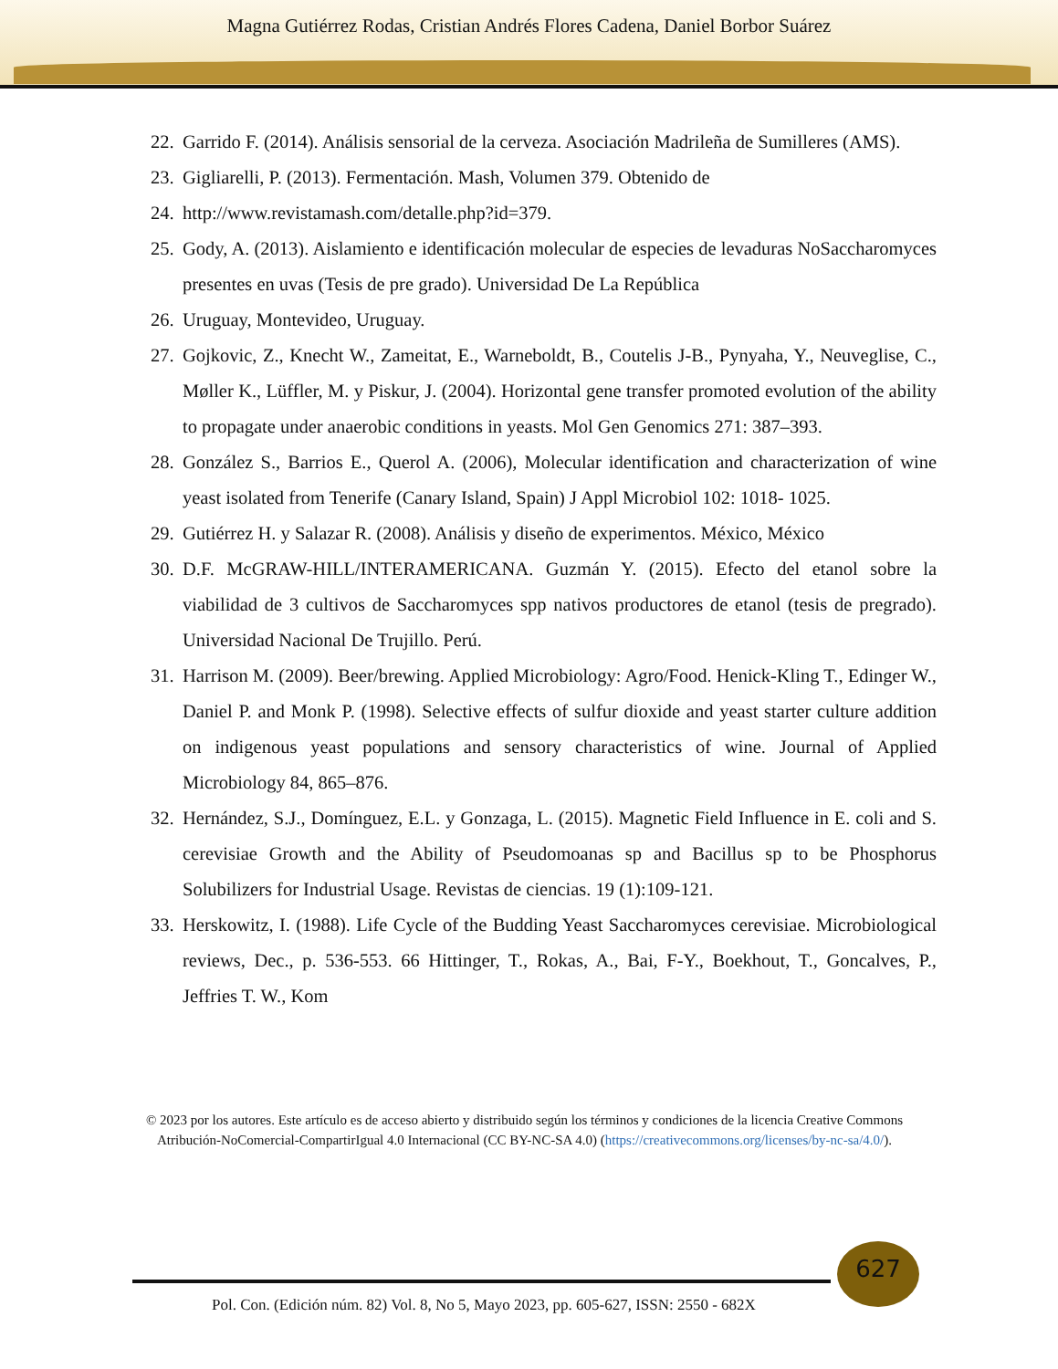Magna Gutiérrez Rodas, Cristian Andrés Flores Cadena, Daniel Borbor Suárez
22. Garrido F. (2014). Análisis sensorial de la cerveza. Asociación Madrileña de Sumilleres (AMS).
23. Gigliarelli, P. (2013). Fermentación. Mash, Volumen 379. Obtenido de
24. http://www.revistamash.com/detalle.php?id=379.
25. Gody, A. (2013). Aislamiento e identificación molecular de especies de levaduras NoSaccharomyces presentes en uvas (Tesis de pre grado). Universidad De La República
26. Uruguay, Montevideo, Uruguay.
27. Gojkovic, Z., Knecht W., Zameitat, E., Warneboldt, B., Coutelis J-B., Pynyaha, Y., Neuveglise, C., Møller K., Lüffler, M. y Piskur, J. (2004). Horizontal gene transfer promoted evolution of the ability to propagate under anaerobic conditions in yeasts. Mol Gen Genomics 271: 387–393.
28. González S., Barrios E., Querol A. (2006), Molecular identification and characterization of wine yeast isolated from Tenerife (Canary Island, Spain) J Appl Microbiol 102: 1018- 1025.
29. Gutiérrez H. y Salazar R. (2008). Análisis y diseño de experimentos. México, México
30. D.F. McGRAW-HILL/INTERAMERICANA. Guzmán Y. (2015). Efecto del etanol sobre la viabilidad de 3 cultivos de Saccharomyces spp nativos productores de etanol (tesis de pregrado). Universidad Nacional De Trujillo. Perú.
31. Harrison M. (2009). Beer/brewing. Applied Microbiology: Agro/Food. Henick-Kling T., Edinger W., Daniel P. and Monk P. (1998). Selective effects of sulfur dioxide and yeast starter culture addition on indigenous yeast populations and sensory characteristics of wine. Journal of Applied Microbiology 84, 865–876.
32. Hernández, S.J., Domínguez, E.L. y Gonzaga, L. (2015). Magnetic Field Influence in E. coli and S. cerevisiae Growth and the Ability of Pseudomoanas sp and Bacillus sp to be Phosphorus Solubilizers for Industrial Usage. Revistas de ciencias. 19 (1):109-121.
33. Herskowitz, I. (1988). Life Cycle of the Budding Yeast Saccharomyces cerevisiae. Microbiological reviews, Dec., p. 536-553. 66 Hittinger, T., Rokas, A., Bai, F-Y., Boekhout, T., Goncalves, P., Jeffries T. W., Kom
© 2023 por los autores. Este artículo es de acceso abierto y distribuido según los términos y condiciones de la licencia Creative Commons Atribución-NoComercial-CompartirIgual 4.0 Internacional (CC BY-NC-SA 4.0) (https://creativecommons.org/licenses/by-nc-sa/4.0/).
627
Pol. Con. (Edición núm. 82) Vol. 8, No 5, Mayo 2023, pp. 605-627, ISSN: 2550 - 682X